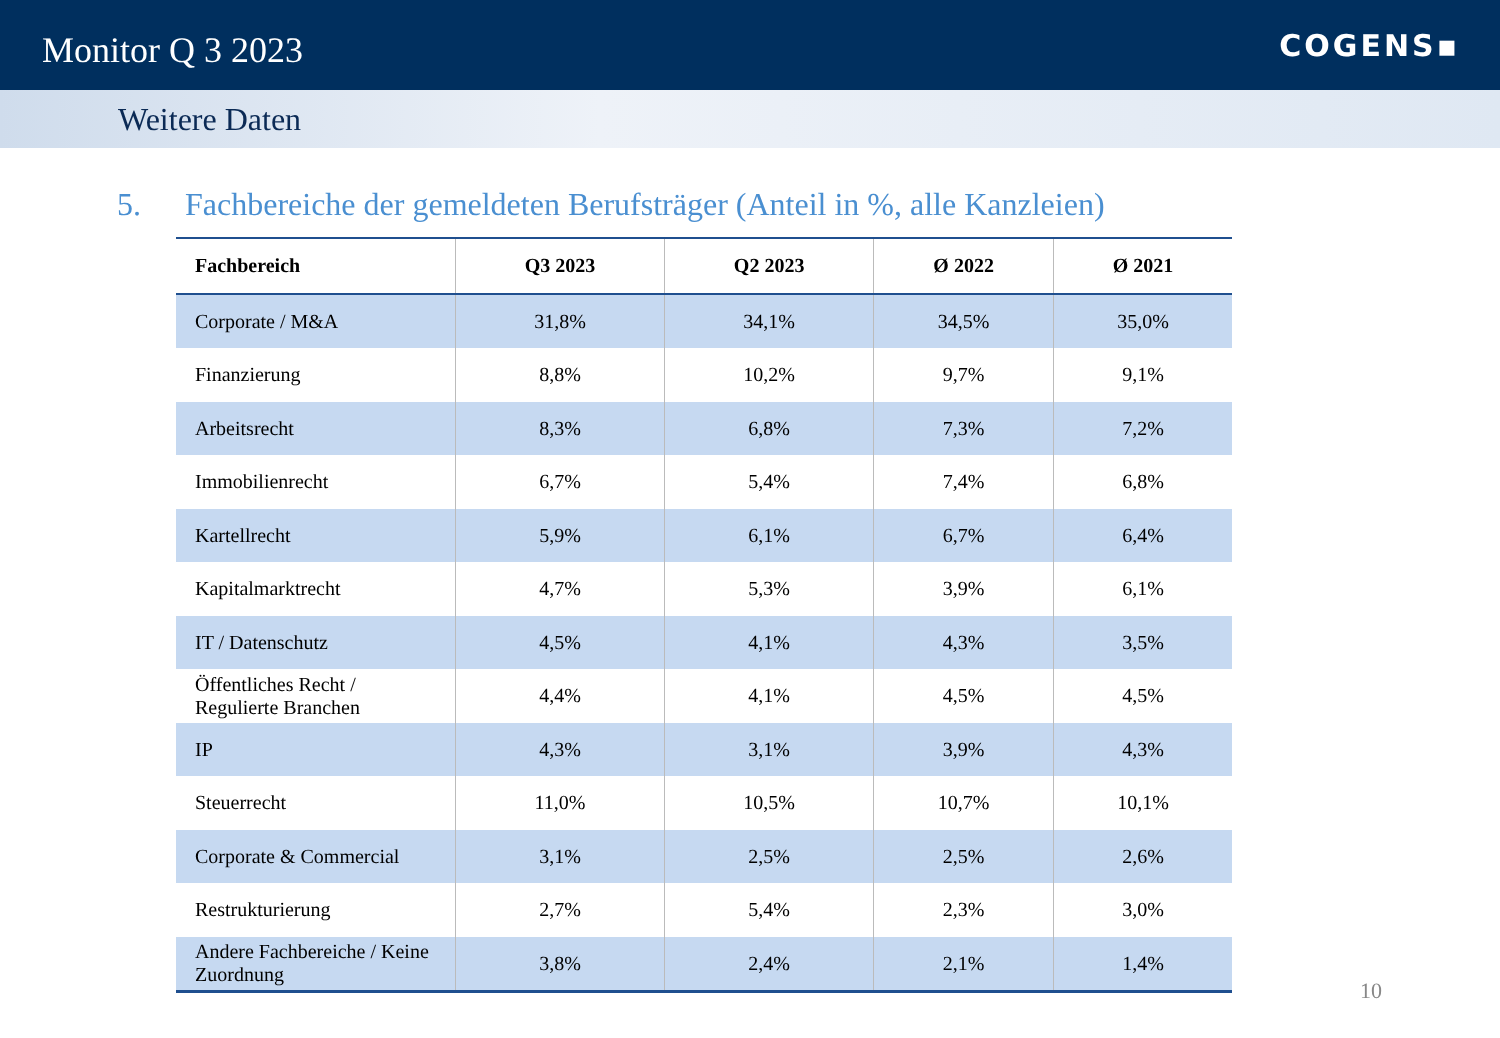Monitor Q 3 2023
COGENS▪
Weitere Daten
5. Fachbereiche der gemeldeten Berufsträger (Anteil in %, alle Kanzleien)
| Fachbereich | Q3 2023 | Q2 2023 | Ø 2022 | Ø 2021 |
| --- | --- | --- | --- | --- |
| Corporate / M&A | 31,8% | 34,1% | 34,5% | 35,0% |
| Finanzierung | 8,8% | 10,2% | 9,7% | 9,1% |
| Arbeitsrecht | 8,3% | 6,8% | 7,3% | 7,2% |
| Immobilienrecht | 6,7% | 5,4% | 7,4% | 6,8% |
| Kartellrecht | 5,9% | 6,1% | 6,7% | 6,4% |
| Kapitalmarktrecht | 4,7% | 5,3% | 3,9% | 6,1% |
| IT / Datenschutz | 4,5% | 4,1% | 4,3% | 3,5% |
| Öffentliches Recht / Regulierte Branchen | 4,4% | 4,1% | 4,5% | 4,5% |
| IP | 4,3% | 3,1% | 3,9% | 4,3% |
| Steuerrecht | 11,0% | 10,5% | 10,7% | 10,1% |
| Corporate & Commercial | 3,1% | 2,5% | 2,5% | 2,6% |
| Restrukturierung | 2,7% | 5,4% | 2,3% | 3,0% |
| Andere Fachbereiche / Keine Zuordnung | 3,8% | 2,4% | 2,1% | 1,4% |
10